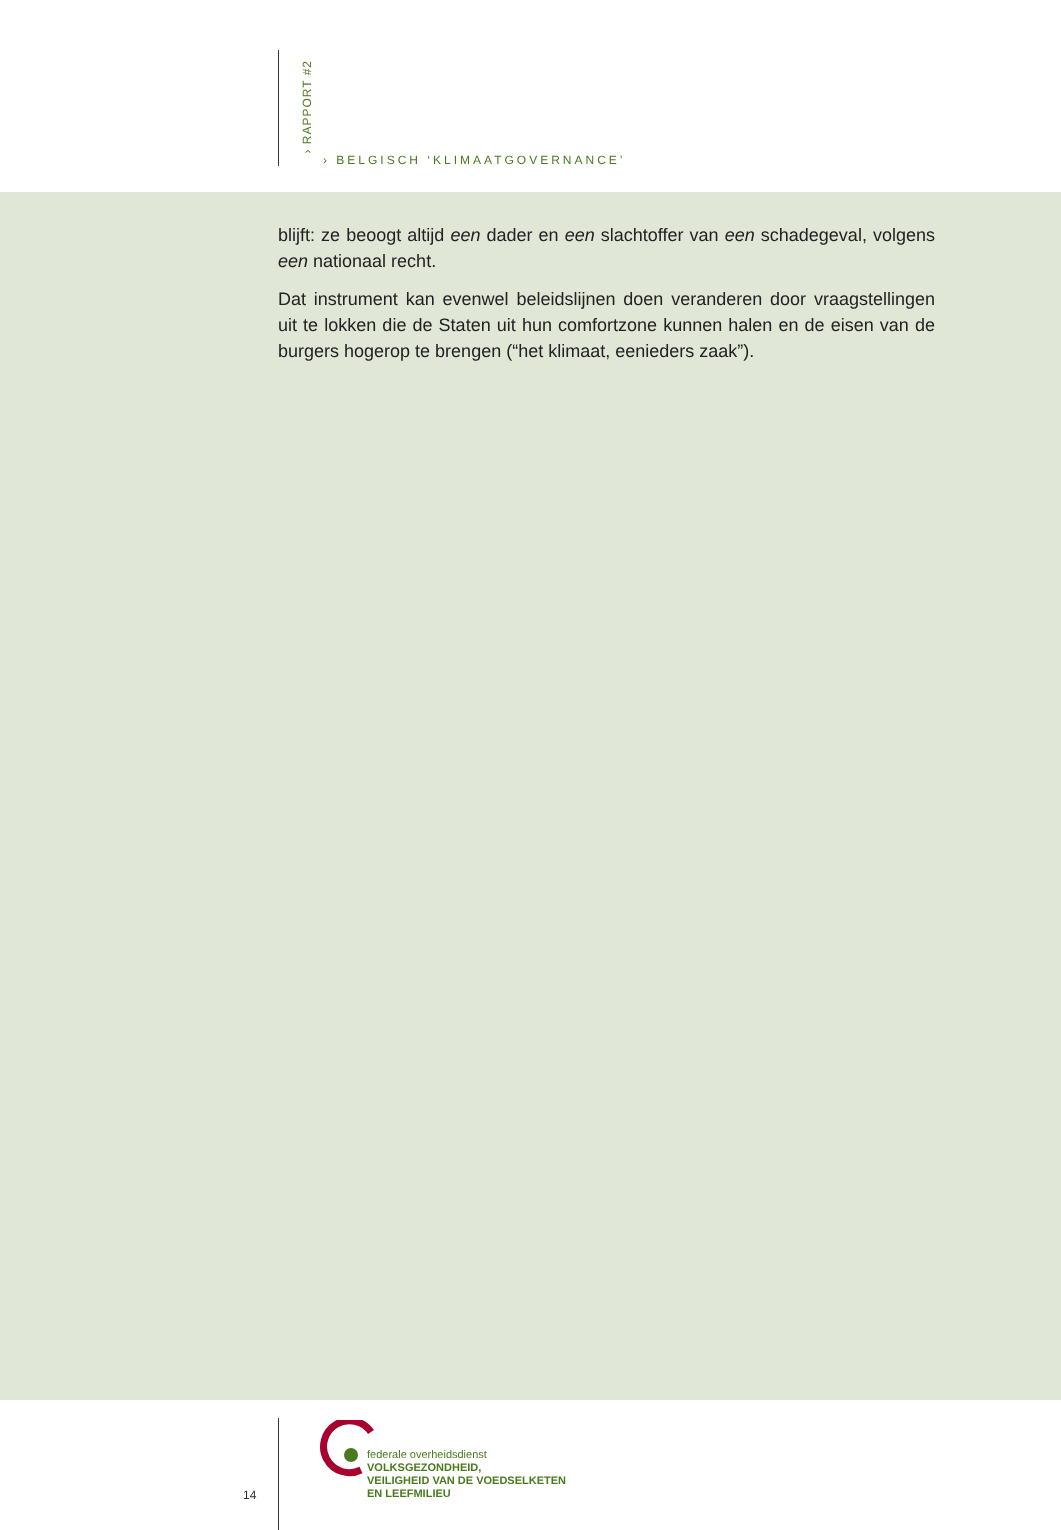› RAPPORT #2
› BELGISCH ‘KLIMAATGOVERNANCE’
blijft: ze beoogt altijd een dader en een slachtoffer van een schadegeval, volgens een nationaal recht.
Dat instrument kan evenwel beleidslijnen doen veranderen door vraagstellingen uit te lokken die de Staten uit hun comfortzone kunnen halen en de eisen van de burgers hogerop te brengen (“het klimaat, eenieders zaak”).
14
federale overheidsdienst
VOLKSGEZONDHEID,
VEILIGHEID VAN DE VOEDSELKETEN
EN LEEFMILIEU